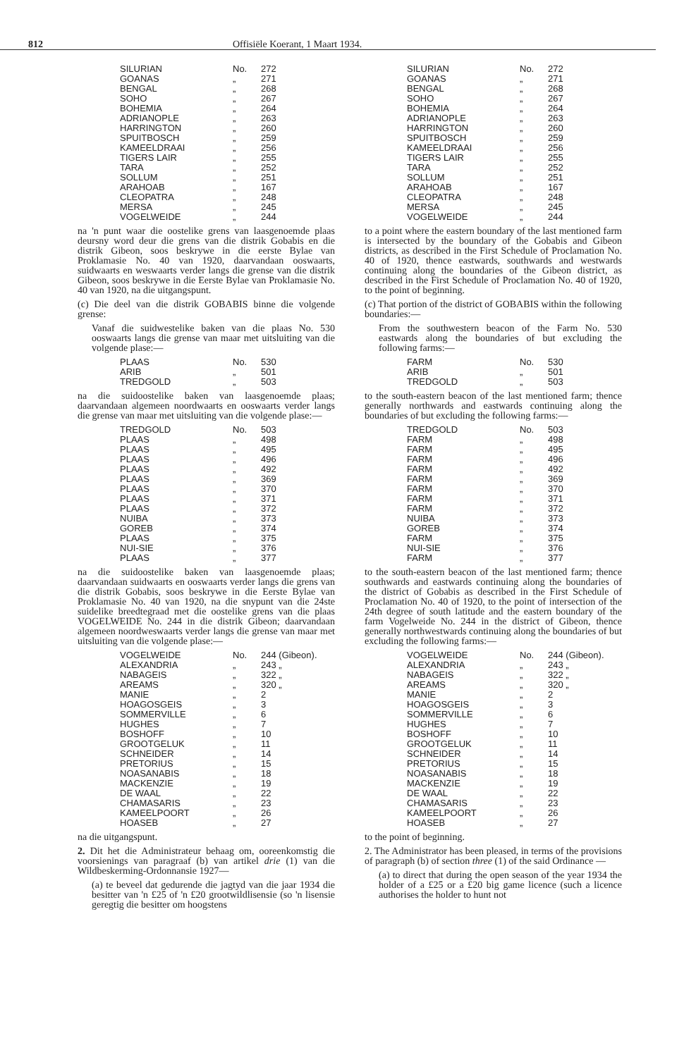812 Offisiële Koerant, 1 Maart 1934.
| SILURIAN | No. | 272 |
| GOANAS | „ | 271 |
| BENGAL | „ | 268 |
| SOHO | „ | 267 |
| BOHEMIA | „ | 264 |
| ADRIANOPLE | „ | 263 |
| HARRINGTON | „ | 260 |
| SPUITBOSCH | „ | 259 |
| KAMEELDRAAI | „ | 256 |
| TIGERS LAIR | „ | 255 |
| TARA | „ | 252 |
| SOLLUM | „ | 251 |
| ARAHOAB | „ | 167 |
| CLEOPATRA | „ | 248 |
| MERSA | „ | 245 |
| VOGELWEIDE | „ | 244 |
na 'n punt waar die oostelike grens van laasgenoemde plaas deursny word deur die grens van die distrik Gobabis en die distrik Gibeon, soos beskrywe in die eerste Bylae van Proklamasie No. 40 van 1920, daarvandaan ooswaarts, suidwaarts en weswaarts verder langs die grense van die distrik Gibeon, soos beskrywe in die Eerste Bylae van Proklamasie No. 40 van 1920, na die uitgangspunt.
(c) Die deel van die distrik GOBABIS binne die volgende grense:
Vanaf die suidwestelike baken van die plaas No. 530 ooswaarts langs die grense van maar met uitsluiting van die volgende plase:—
| PLAAS | No. | 530 |
| ARIB | „ | 501 |
| TREDGOLD | „ | 503 |
na die suidoostelike baken van laasgenoemde plaas; daarvandaan algemeen noordwaarts en ooswaarts verder langs die grense van maar met uitsluiting van die volgende plase:—
| TREDGOLD | No. | 503 |
| PLAAS | „ | 498 |
| PLAAS | „ | 495 |
| PLAAS | „ | 496 |
| PLAAS | „ | 492 |
| PLAAS | „ | 369 |
| PLAAS | „ | 370 |
| PLAAS | „ | 371 |
| PLAAS | „ | 372 |
| NUIBA | „ | 373 |
| GOREB | „ | 374 |
| PLAAS | „ | 375 |
| NUI-SIE | „ | 376 |
| PLAAS | „ | 377 |
na die suidoostelike baken van laasgenoemde plaas; daarvandaan suidwaarts en ooswaarts verder langs die grens van die distrik Gobabis, soos beskrywe in die Eerste Bylae van Proklamasie No. 40 van 1920, na die snypunt van die 24ste suidelike breedtegraad met die oostelike grens van die plaas VOGELWEIDE No. 244 in die distrik Gibeon; daarvandaan algemeen noordweswaarts verder langs die grense van maar met uitsluiting van die volgende plase:—
| VOGELWEIDE | No. | 244 (Gibeon). |
| ALEXANDRIA | „ | 243 „ |
| NABAGEIS | „ | 322 „ |
| AREAMS | „ | 320 „ |
| MANIE | „ | 2 |
| HOAGOSGEIS | „ | 3 |
| SOMMERVILLE | „ | 6 |
| HUGHES | „ | 7 |
| BOSHOFF | „ | 10 |
| GROOTGELUK | „ | 11 |
| SCHNEIDER | „ | 14 |
| PRETORIUS | „ | 15 |
| NOASANABIS | „ | 18 |
| MACKENZIE | „ | 19 |
| DE WAAL | „ | 22 |
| CHAMASARIS | „ | 23 |
| KAMEELPOORT | „ | 26 |
| HOASEB | „ | 27 |
na die uitgangspunt.
2. Dit het die Administrateur behaag om, ooreenkomstig die voorsienings van paragraaf (b) van artikel drie (1) van die Wildbeskerming-Ordonnansie 1927—
(a) te beveel dat gedurende die jagtyd van die jaar 1934 die besitter van 'n £25 of 'n £20 grootwildlisensie (so 'n lisensie geregtig die besitter om hoogstens
| SILURIAN | No. | 272 |
| GOANAS | „ | 271 |
| BENGAL | „ | 268 |
| SOHO | „ | 267 |
| BOHEMIA | „ | 264 |
| ADRIANOPLE | „ | 263 |
| HARRINGTON | „ | 260 |
| SPUITBOSCH | „ | 259 |
| KAMEELDRAAI | „ | 256 |
| TIGERS LAIR | „ | 255 |
| TARA | „ | 252 |
| SOLLUM | „ | 251 |
| ARAHOAB | „ | 167 |
| CLEOPATRA | „ | 248 |
| MERSA | „ | 245 |
| VOGELWEIDE | „ | 244 |
to a point where the eastern boundary of the last mentioned farm is intersected by the boundary of the Gobabis and Gibeon districts, as described in the First Schedule of Proclamation No. 40 of 1920, thence eastwards, southwards and westwards continuing along the boundaries of the Gibeon district, as described in the First Schedule of Proclamation No. 40 of 1920, to the point of beginning.
(c) That portion of the district of GOBABIS within the following boundaries:—
From the southwestern beacon of the Farm No. 530 eastwards along the boundaries of but excluding the following farms:—
| FARM | No. | 530 |
| ARIB | „ | 501 |
| TREDGOLD | „ | 503 |
to the south-eastern beacon of the last mentioned farm; thence generally northwards and eastwards continuing along the boundaries of but excluding the following farms:—
| TREDGOLD | No. | 503 |
| FARM | „ | 498 |
| FARM | „ | 495 |
| FARM | „ | 496 |
| FARM | „ | 492 |
| FARM | „ | 369 |
| FARM | „ | 370 |
| FARM | „ | 371 |
| FARM | „ | 372 |
| NUIBA | „ | 373 |
| GOREB | „ | 374 |
| FARM | „ | 375 |
| NUI-SIE | „ | 376 |
| FARM | „ | 377 |
to the south-eastern beacon of the last mentioned farm; thence southwards and eastwards continuing along the boundaries of the district of Gobabis as described in the First Schedule of Proclamation No. 40 of 1920, to the point of intersection of the 24th degree of south latitude and the eastern boundary of the farm Vogelweide No. 244 in the district of Gibeon, thence generally northwestwards continuing along the boundaries of but excluding the following farms:—
| VOGELWEIDE | No. | 244 (Gibeon). |
| ALEXANDRIA | „ | 243 „ |
| NABAGEIS | „ | 322 „ |
| AREAMS | „ | 320 „ |
| MANIE | „ | 2 |
| HOAGOSGEIS | „ | 3 |
| SOMMERVILLE | „ | 6 |
| HUGHES | „ | 7 |
| BOSHOFF | „ | 10 |
| GROOTGELUK | „ | 11 |
| SCHNEIDER | „ | 14 |
| PRETORIUS | „ | 15 |
| NOASANABIS | „ | 18 |
| MACKENZIE | „ | 19 |
| DE WAAL | „ | 22 |
| CHAMASARIS | „ | 23 |
| KAMEELPOORT | „ | 26 |
| HOASEB | „ | 27 |
to the point of beginning.
2. The Administrator has been pleased, in terms of the provisions of paragraph (b) of section three (1) of the said Ordinance —
(a) to direct that during the open season of the year 1934 the holder of a £25 or a £20 big game licence (such a licence authorises the holder to hunt not